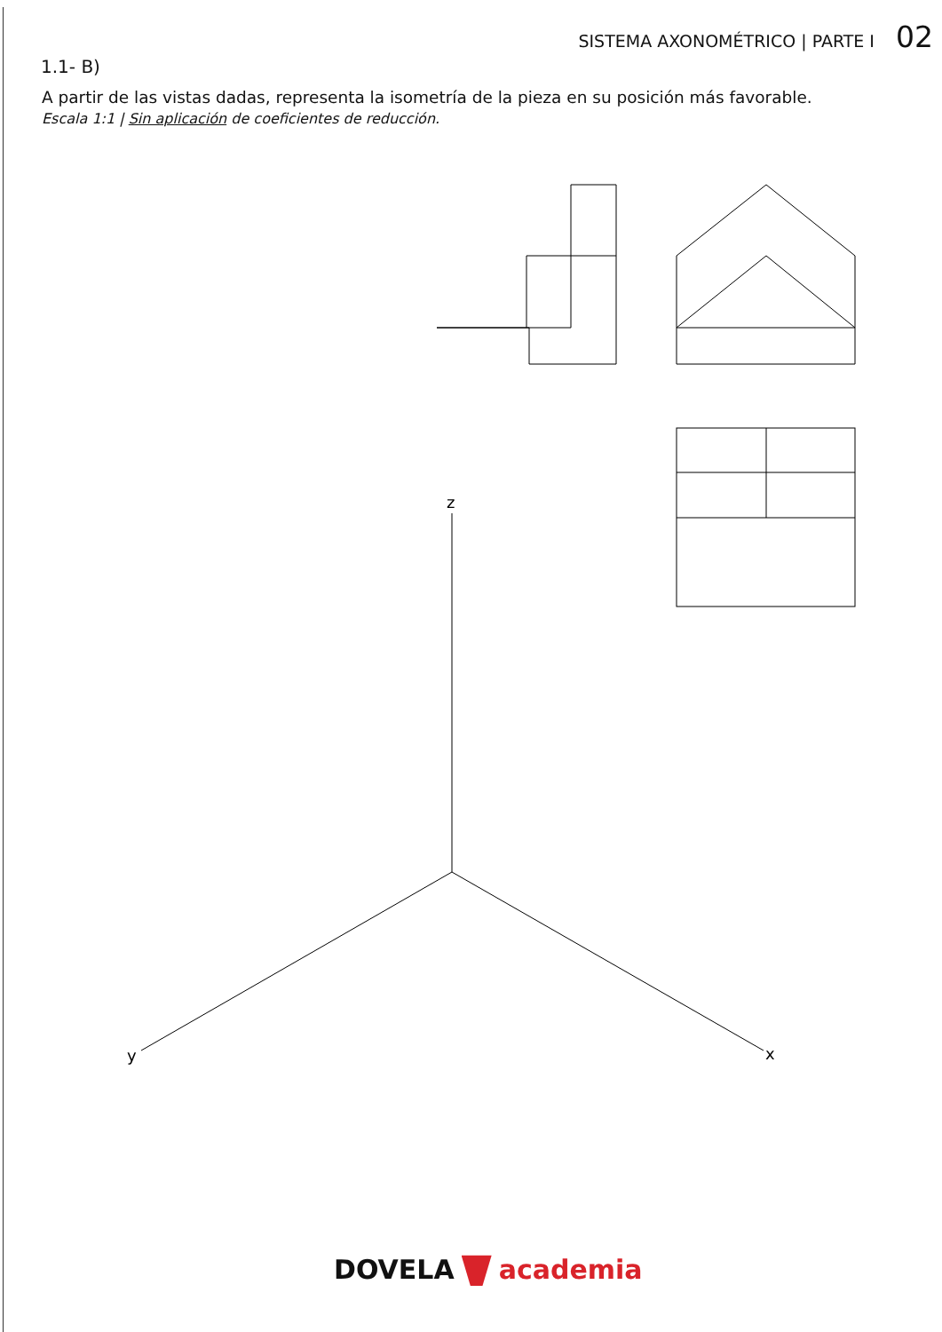SISTEMA AXONOMÉTRICO | PARTE I 02
1.1- B)
A partir de las vistas dadas, representa la isometría de la pieza en su posición más favorable.
Escala 1:1 | Sin aplicación de coeficientes de reducción.
z
y
x
DOVELA academia